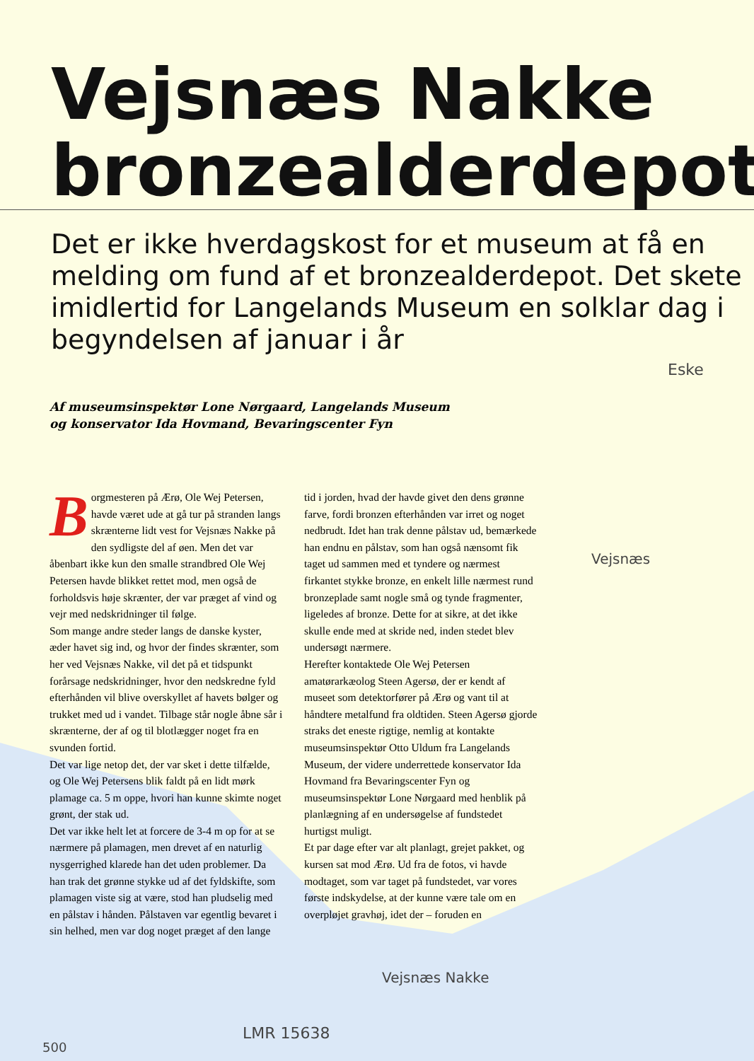Vejsnæs Nakke
bronzealderdepot
Det er ikke hverdagskost for et museum at få en melding om fund af et bronzealderdepot. Det skete imidlertid for Langelands Museum en solklar dag i begyndelsen af januar i år
Af museumsinspektør Lone Nørgaard, Langelands Museum
og konservator Ida Hovmand, Bevaringscenter Fyn
Borgmesteren på Ærø, Ole Wej Petersen, havde været ude at gå tur på stranden langs skrænterne lidt vest for Vejsnæs Nakke på den sydligste del af øen. Men det var åbenbart ikke kun den smalle strandbred Ole Wej Petersen havde blikket rettet mod, men også de forholdsvis høje skrænter, der var præget af vind og vejr med nedskridninger til følge.
Som mange andre steder langs de danske kyster, æder havet sig ind, og hvor der findes skrænter, som her ved Vejsnæs Nakke, vil det på et tidspunkt forårsage nedskridninger, hvor den nedskredne fyld efterhånden vil blive overskyllet af havets bølger og trukket med ud i vandet. Tilbage står nogle åbne sår i skrænterne, der af og til blotlægger noget fra en svunden fortid.
Det var lige netop det, der var sket i dette tilfælde, og Ole Wej Petersens blik faldt på en lidt mørk plamage ca. 5 m oppe, hvori han kunne skimte noget grønt, der stak ud.
Det var ikke helt let at forcere de 3-4 m op for at se nærmere på plamagen, men drevet af en naturlig nysgerrighed klarede han det uden problemer. Da han trak det grønne stykke ud af det fyldskifte, som plamagen viste sig at være, stod han pludselig med en pålstav i hånden. Pålstaven var egentlig bevaret i sin helhed, men var dog noget præget af den lange tid i jorden, hvad der havde givet den dens grønne farve, fordi bronzen efterhånden var irret og noget nedbrudt. Idet han trak denne pålstav ud, bemærkede han endnu en pålstav, som han også nænsomt fik taget ud sammen med et tyndere og nærmest firkantet stykke bronze, en enkelt lille nærmest rund bronzeplade samt nogle små og tynde fragmenter, ligeledes af bronze. Dette for at sikre, at det ikke skulle ende med at skride ned, inden stedet blev undersøgt nærmere.
Herefter kontaktede Ole Wej Petersen amatørarkæolog Steen Agersø, der er kendt af museet som detektorfører på Ærø og vant til at håndtere metalfund fra oldtiden. Steen Agersø gjorde straks det eneste rigtige, nemlig at kontakte museumsinspektør Otto Uldum fra Langelands Museum, der videre underrettede konservator Ida Hovmand fra Bevaringscenter Fyn og museumsinspektør Lone Nørgaard med henblik på planlægning af en undersøgelse af fundstedet hurtigst muligt.
Et par dage efter var alt planlagt, grejet pakket, og kursen sat mod Ærø. Ud fra de fotos, vi havde modtaget, som var taget på fundstedet, var vores første indskydelse, at der kunne være tale om en overpløjet gravhøj, idet der – foruden en
Eske
Vejsnæs
Vejsnæs Nakke
LMR 15638
500